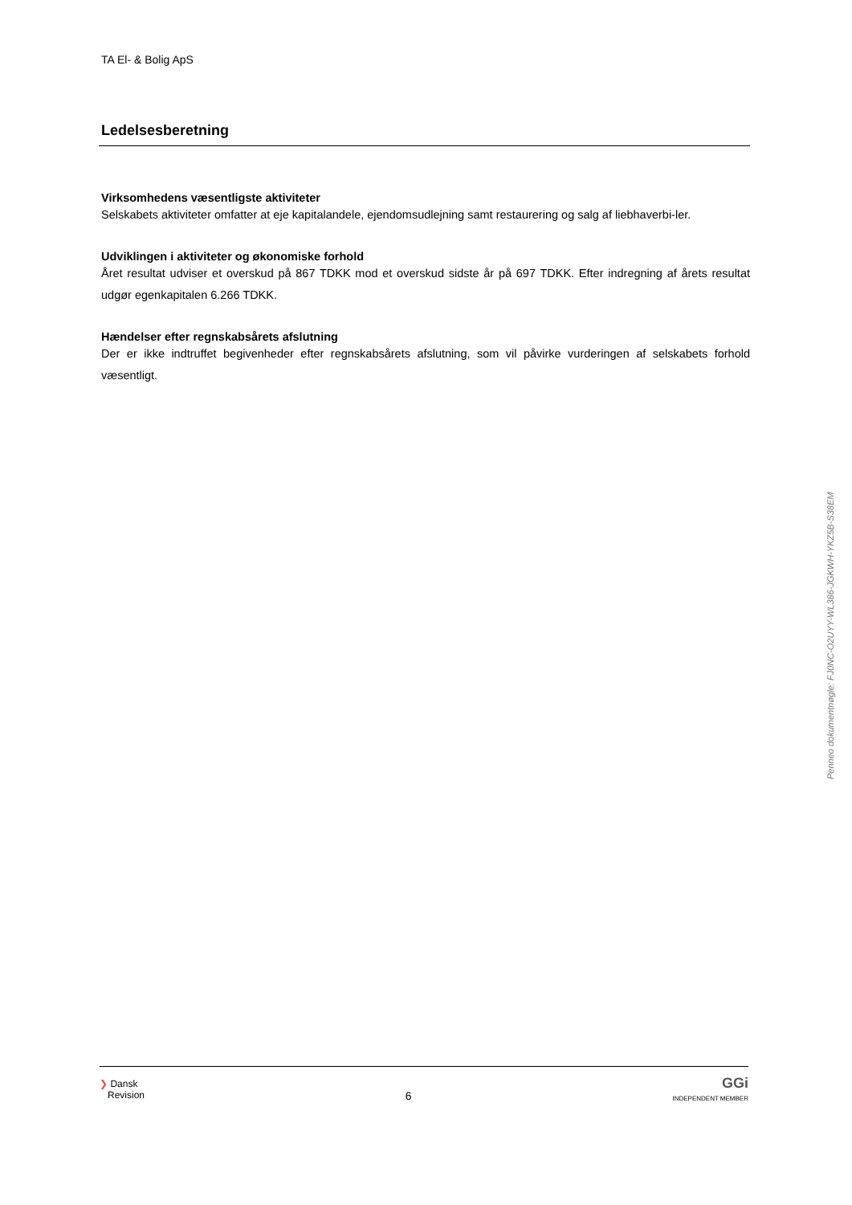TA El- & Bolig ApS
Ledelsesberetning
Virksomhedens væsentligste aktiviteter
Selskabets aktiviteter omfatter at eje kapitalandele, ejendomsudlejning samt restaurering og salg af liebhaverbi-ler.
Udviklingen i aktiviteter og økonomiske forhold
Året resultat udviser et overskud på 867 TDKK mod et overskud sidste år på 697 TDKK. Efter indregning af årets resultat udgør egenkapitalen 6.266 TDKK.
Hændelser efter regnskabsårets afslutning
Der er ikke indtruffet begivenheder efter regnskabsårets afslutning, som vil påvirke vurderingen af selskabets forhold væsentligt.
Penneo dokumentnøgle: FJ0NC-O2UYY-WL386-JGKWH-YKZ5B-S38EM
❯ Dansk
Revision
6
GGi
INDEPENDENT MEMBER